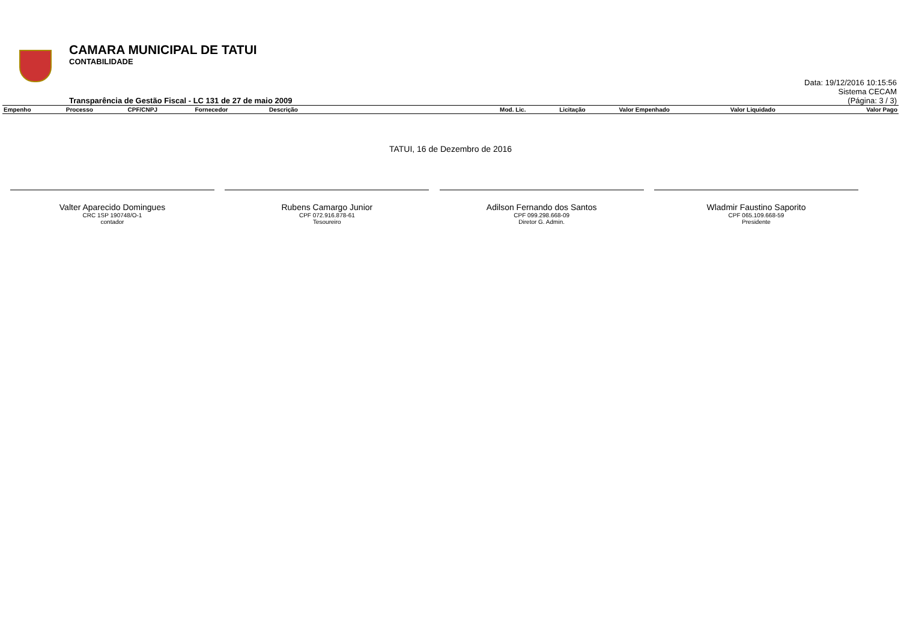CAMARA MUNICIPAL DE TATUI
CONTABILIDADE
Transparência de Gestão Fiscal - LC 131 de 27 de maio 2009
Data: 19/12/2016 10:15:56
Sistema CECAM
(Página: 3 / 3)
| Empenho | Processo | CPF/CNPJ | Fornecedor | Descrição | Mod. Lic. | Licitação | Valor Empenhado | Valor Liquidado | Valor Pago |
| --- | --- | --- | --- | --- | --- | --- | --- | --- | --- |
TATUI, 16 de Dezembro de 2016
Valter Aparecido Domingues
CRC 1SP 190748/O-1
contador
Rubens Camargo Junior
CPF 072.916.878-61
Tesoureiro
Adilson Fernando dos Santos
CPF 099.298.668-09
Diretor G. Admin.
Wladmir Faustino Saporito
CPF 065.109.668-59
Presidente